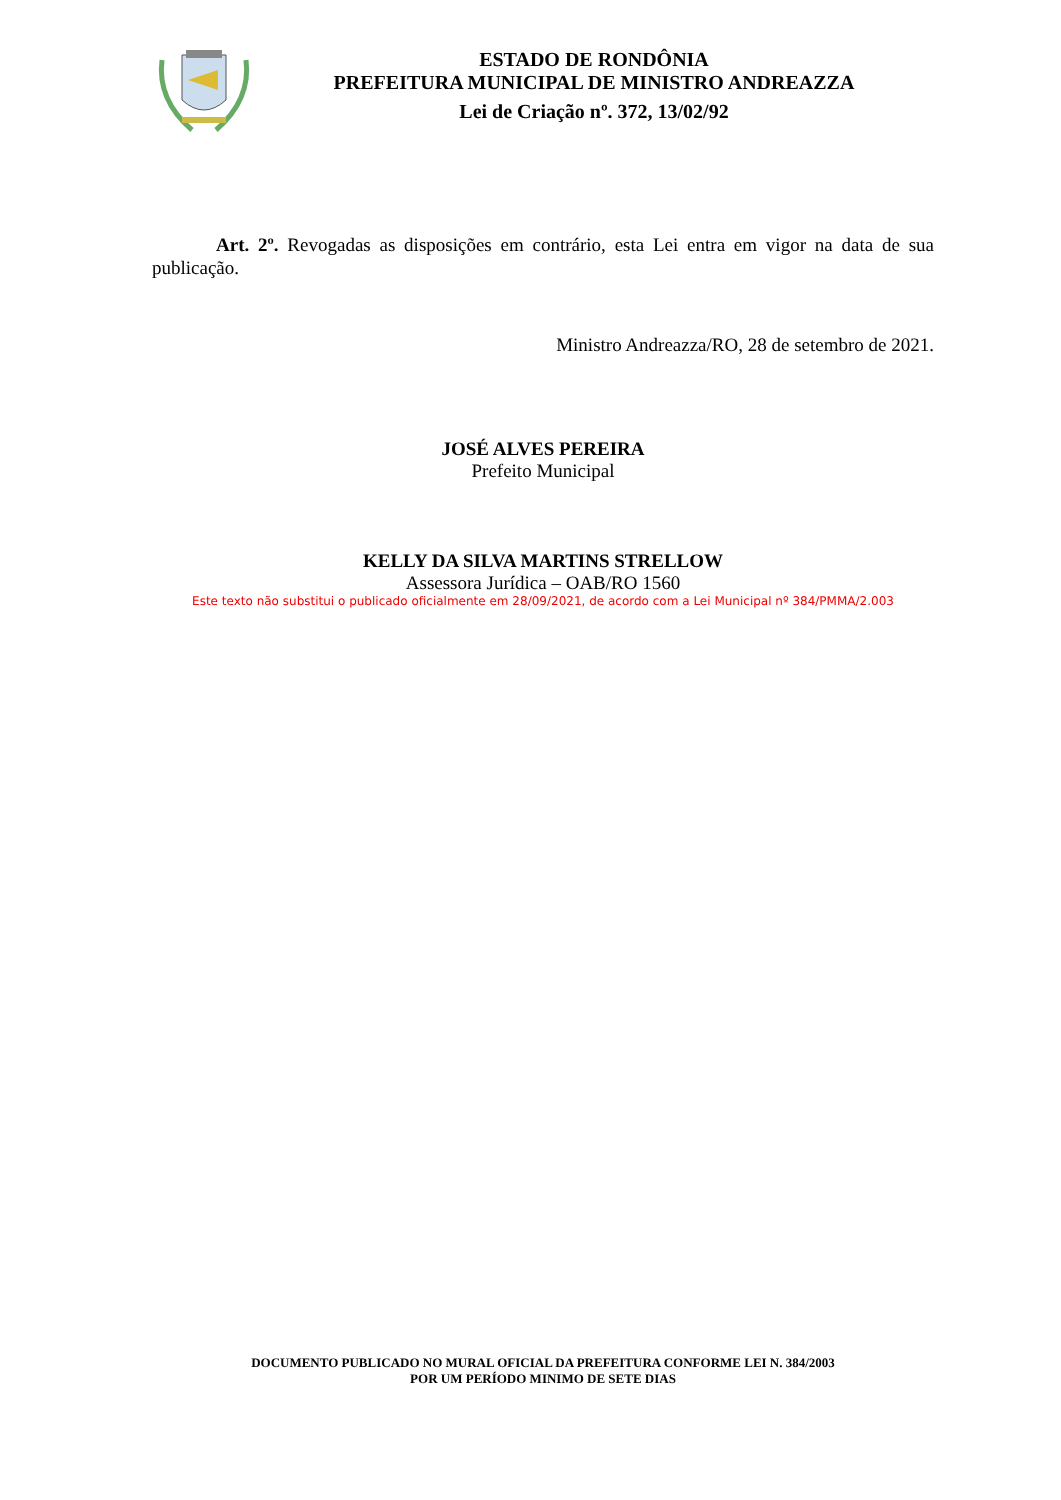ESTADO DE RONDÔNIA
PREFEITURA MUNICIPAL DE MINISTRO ANDREAZZA
Lei de Criação nº. 372, 13/02/92
Art. 2º. Revogadas as disposições em contrário, esta Lei entra em vigor na data de sua publicação.
Ministro Andreazza/RO, 28 de setembro de 2021.
JOSÉ ALVES PEREIRA
Prefeito Municipal
KELLY DA SILVA MARTINS STRELLOW
Assessora Jurídica – OAB/RO 1560
Este texto não substitui o publicado oficialmente em 28/09/2021, de acordo com a Lei Municipal nº 384/PMMA/2.003
DOCUMENTO PUBLICADO NO MURAL OFICIAL DA PREFEITURA CONFORME LEI N. 384/2003
POR UM PERÍODO MINIMO DE SETE DIAS